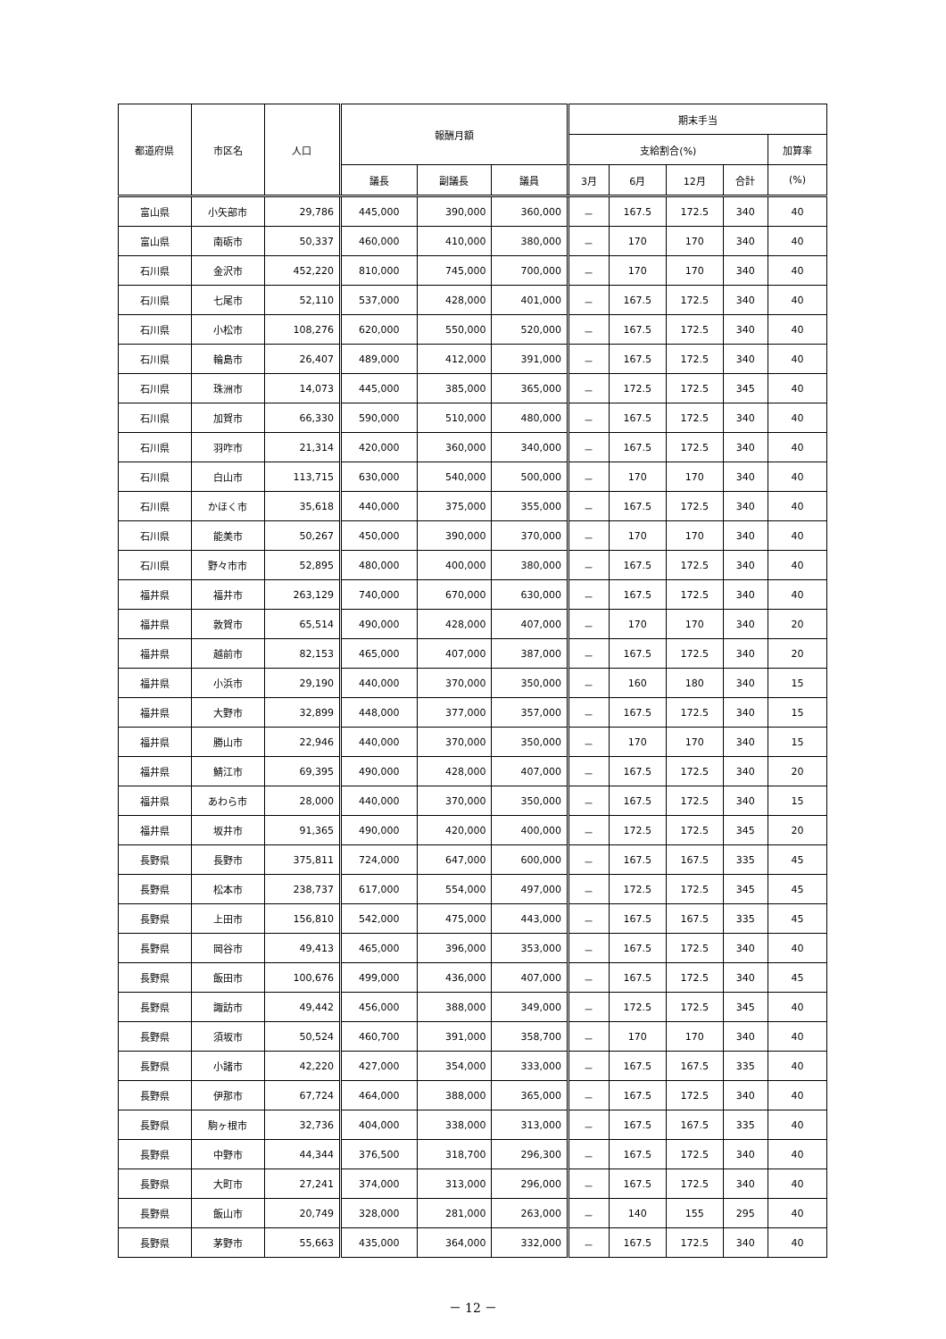| 都道府県 | 市区名 | 人口 | 報酬月額 | | | 期末手当 | | | | |
| --- | --- | --- | --- | --- | --- | --- | --- | --- | --- | --- |
| | | | | | | 支給割合(%) | | | | 加算率 |
| | | | 議長 | 副議長 | 議員 | 3月 | 6月 | 12月 | 合計 | (%) |
| 富山県 | 小矢部市 | 29,786 | 445,000 | 390,000 | 360,000 | － | 167.5 | 172.5 | 340 | 40 |
| 富山県 | 南砺市 | 50,337 | 460,000 | 410,000 | 380,000 | － | 170 | 170 | 340 | 40 |
| 石川県 | 金沢市 | 452,220 | 810,000 | 745,000 | 700,000 | － | 170 | 170 | 340 | 40 |
| 石川県 | 七尾市 | 52,110 | 537,000 | 428,000 | 401,000 | － | 167.5 | 172.5 | 340 | 40 |
| 石川県 | 小松市 | 108,276 | 620,000 | 550,000 | 520,000 | － | 167.5 | 172.5 | 340 | 40 |
| 石川県 | 輪島市 | 26,407 | 489,000 | 412,000 | 391,000 | － | 167.5 | 172.5 | 340 | 40 |
| 石川県 | 珠洲市 | 14,073 | 445,000 | 385,000 | 365,000 | － | 172.5 | 172.5 | 345 | 40 |
| 石川県 | 加賀市 | 66,330 | 590,000 | 510,000 | 480,000 | － | 167.5 | 172.5 | 340 | 40 |
| 石川県 | 羽咋市 | 21,314 | 420,000 | 360,000 | 340,000 | － | 167.5 | 172.5 | 340 | 40 |
| 石川県 | 白山市 | 113,715 | 630,000 | 540,000 | 500,000 | － | 170 | 170 | 340 | 40 |
| 石川県 | かほく市 | 35,618 | 440,000 | 375,000 | 355,000 | － | 167.5 | 172.5 | 340 | 40 |
| 石川県 | 能美市 | 50,267 | 450,000 | 390,000 | 370,000 | － | 170 | 170 | 340 | 40 |
| 石川県 | 野々市市 | 52,895 | 480,000 | 400,000 | 380,000 | － | 167.5 | 172.5 | 340 | 40 |
| 福井県 | 福井市 | 263,129 | 740,000 | 670,000 | 630,000 | － | 167.5 | 172.5 | 340 | 40 |
| 福井県 | 敦賀市 | 65,514 | 490,000 | 428,000 | 407,000 | － | 170 | 170 | 340 | 20 |
| 福井県 | 越前市 | 82,153 | 465,000 | 407,000 | 387,000 | － | 167.5 | 172.5 | 340 | 20 |
| 福井県 | 小浜市 | 29,190 | 440,000 | 370,000 | 350,000 | － | 160 | 180 | 340 | 15 |
| 福井県 | 大野市 | 32,899 | 448,000 | 377,000 | 357,000 | － | 167.5 | 172.5 | 340 | 15 |
| 福井県 | 勝山市 | 22,946 | 440,000 | 370,000 | 350,000 | － | 170 | 170 | 340 | 15 |
| 福井県 | 鯖江市 | 69,395 | 490,000 | 428,000 | 407,000 | － | 167.5 | 172.5 | 340 | 20 |
| 福井県 | あわら市 | 28,000 | 440,000 | 370,000 | 350,000 | － | 167.5 | 172.5 | 340 | 15 |
| 福井県 | 坂井市 | 91,365 | 490,000 | 420,000 | 400,000 | － | 172.5 | 172.5 | 345 | 20 |
| 長野県 | 長野市 | 375,811 | 724,000 | 647,000 | 600,000 | － | 167.5 | 167.5 | 335 | 45 |
| 長野県 | 松本市 | 238,737 | 617,000 | 554,000 | 497,000 | － | 172.5 | 172.5 | 345 | 45 |
| 長野県 | 上田市 | 156,810 | 542,000 | 475,000 | 443,000 | － | 167.5 | 167.5 | 335 | 45 |
| 長野県 | 岡谷市 | 49,413 | 465,000 | 396,000 | 353,000 | － | 167.5 | 172.5 | 340 | 40 |
| 長野県 | 飯田市 | 100,676 | 499,000 | 436,000 | 407,000 | － | 167.5 | 172.5 | 340 | 45 |
| 長野県 | 諏訪市 | 49,442 | 456,000 | 388,000 | 349,000 | － | 172.5 | 172.5 | 345 | 40 |
| 長野県 | 須坂市 | 50,524 | 460,700 | 391,000 | 358,700 | － | 170 | 170 | 340 | 40 |
| 長野県 | 小諸市 | 42,220 | 427,000 | 354,000 | 333,000 | － | 167.5 | 167.5 | 335 | 40 |
| 長野県 | 伊那市 | 67,724 | 464,000 | 388,000 | 365,000 | － | 167.5 | 172.5 | 340 | 40 |
| 長野県 | 駒ヶ根市 | 32,736 | 404,000 | 338,000 | 313,000 | － | 167.5 | 167.5 | 335 | 40 |
| 長野県 | 中野市 | 44,344 | 376,500 | 318,700 | 296,300 | － | 167.5 | 172.5 | 340 | 40 |
| 長野県 | 大町市 | 27,241 | 374,000 | 313,000 | 296,000 | － | 167.5 | 172.5 | 340 | 40 |
| 長野県 | 飯山市 | 20,749 | 328,000 | 281,000 | 263,000 | － | 140 | 155 | 295 | 40 |
| 長野県 | 茅野市 | 55,663 | 435,000 | 364,000 | 332,000 | － | 167.5 | 172.5 | 340 | 40 |
－ 12 －